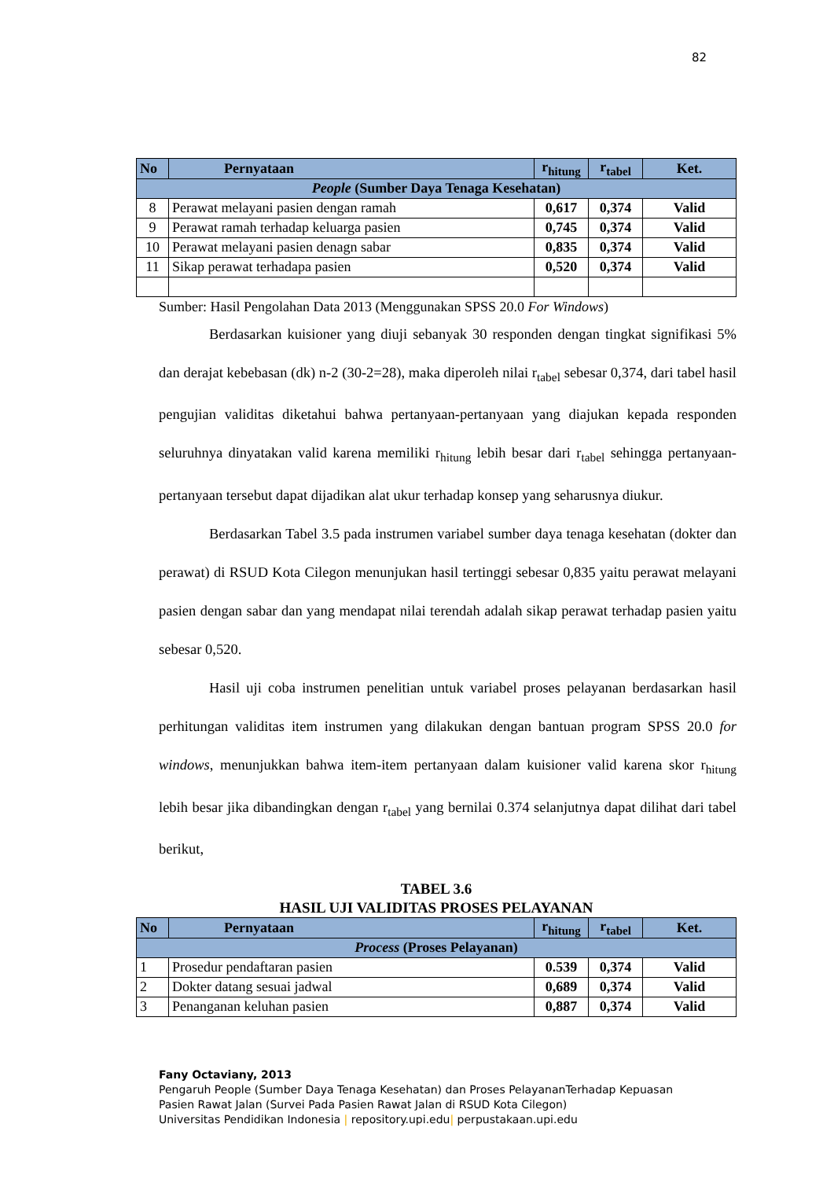82
| No | Pernyataan | r<sub>hitung</sub> | r<sub>tabel</sub> | Ket. |
| --- | --- | --- | --- | --- |
| People (Sumber Daya Tenaga Kesehatan) | | | | |
| 8 | Perawat melayani pasien dengan ramah | 0,617 | 0,374 | Valid |
| 9 | Perawat ramah terhadap keluarga pasien | 0,745 | 0,374 | Valid |
| 10 | Perawat melayani pasien denagn sabar | 0,835 | 0,374 | Valid |
| 11 | Sikap perawat terhadapa pasien | 0,520 | 0,374 | Valid |
Sumber: Hasil Pengolahan Data 2013 (Menggunakan SPSS 20.0 For Windows)
Berdasarkan kuisioner yang diuji sebanyak 30 responden dengan tingkat signifikasi 5% dan derajat kebebasan (dk) n-2 (30-2=28), maka diperoleh nilai r<sub>tabel</sub> sebesar 0,374, dari tabel hasil pengujian validitas diketahui bahwa pertanyaan-pertanyaan yang diajukan kepada responden seluruhnya dinyatakan valid karena memiliki r<sub>hitung</sub> lebih besar dari r<sub>tabel</sub> sehingga pertanyaan-pertanyaan tersebut dapat dijadikan alat ukur terhadap konsep yang seharusnya diukur.
Berdasarkan Tabel 3.5 pada instrumen variabel sumber daya tenaga kesehatan (dokter dan perawat) di RSUD Kota Cilegon menunjukan hasil tertinggi sebesar 0,835 yaitu perawat melayani pasien dengan sabar dan yang mendapat nilai terendah adalah sikap perawat terhadap pasien yaitu sebesar 0,520.
Hasil uji coba instrumen penelitian untuk variabel proses pelayanan berdasarkan hasil perhitungan validitas item instrumen yang dilakukan dengan bantuan program SPSS 20.0 for windows, menunjukkan bahwa item-item pertanyaan dalam kuisioner valid karena skor r<sub>hitung</sub> lebih besar jika dibandingkan dengan r<sub>tabel</sub> yang bernilai 0.374 selanjutnya dapat dilihat dari tabel berikut,
TABEL 3.6
HASIL UJI VALIDITAS PROSES PELAYANAN
| No | Pernyataan | r<sub>hitung</sub> | r<sub>tabel</sub> | Ket. |
| --- | --- | --- | --- | --- |
| Process (Proses Pelayanan) | | | | |
| 1 | Prosedur pendaftaran pasien | 0.539 | 0,374 | Valid |
| 2 | Dokter datang sesuai jadwal | 0,689 | 0,374 | Valid |
| 3 | Penanganan keluhan pasien | 0,887 | 0,374 | Valid |
Fany Octaviany, 2013
Pengaruh People (Sumber Daya Tenaga Kesehatan) dan Proses PelayananTerhadap Kepuasan
Pasien Rawat Jalan (Survei Pada Pasien Rawat Jalan di RSUD Kota Cilegon)
Universitas Pendidikan Indonesia | repository.upi.edu| perpustakaan.upi.edu